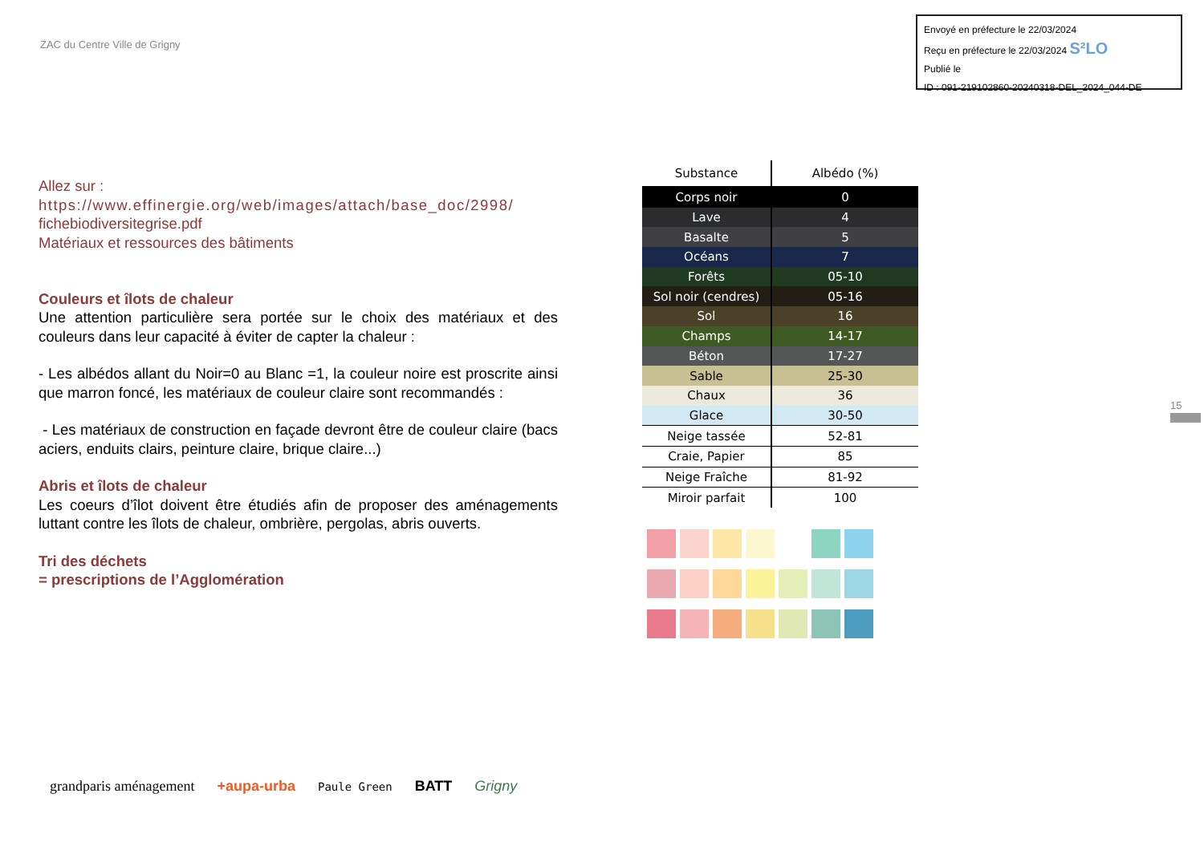ZAC du Centre Ville de Grigny
Envoyé en préfecture le 22/03/2024
Reçu en préfecture le 22/03/2024 S²LO
Publié le
ID : 091-219102860-20240318-DEL_2024_044-DE
Allez sur :
https://www.effinergie.org/web/images/attach/base_doc/2998/
fichebiodiversitegrise.pdf
Matériaux et ressources des bâtiments
Couleurs et îlots de chaleur
Une attention particulière sera portée sur le choix des matériaux et des couleurs dans leur capacité à éviter de capter la chaleur :
- Les albédos allant du Noir=0 au Blanc =1, la couleur noire est proscrite ainsi que marron foncé, les matériaux de couleur claire sont recommandés :
- Les matériaux de construction en façade devront être de couleur claire (bacs aciers, enduits clairs, peinture claire, brique claire...)
Abris et îlots de chaleur
Les coeurs d’îlot doivent être étudiés afin de proposer des aménagements luttant contre les îlots de chaleur, ombrière, pergolas, abris ouverts.
Tri des déchets
= prescriptions de l’Agglomération
| Substance | Albédo (%) |
| --- | --- |
| Corps noir | 0 |
| Lave | 4 |
| Basalte | 5 |
| Océans | 7 |
| Forêts | 05-10 |
| Sol noir (cendres) | 05-16 |
| Sol | 16 |
| Champs | 14-17 |
| Béton | 17-27 |
| Sable | 25-30 |
| Chaux | 36 |
| Glace | 30-50 |
| Neige tassée | 52-81 |
| Craie, Papier | 85 |
| Neige Fraîche | 81-92 |
| Miroir parfait | 100 |
15
grandparis aménagement +aupa-urba Paule Green BATT Grigny